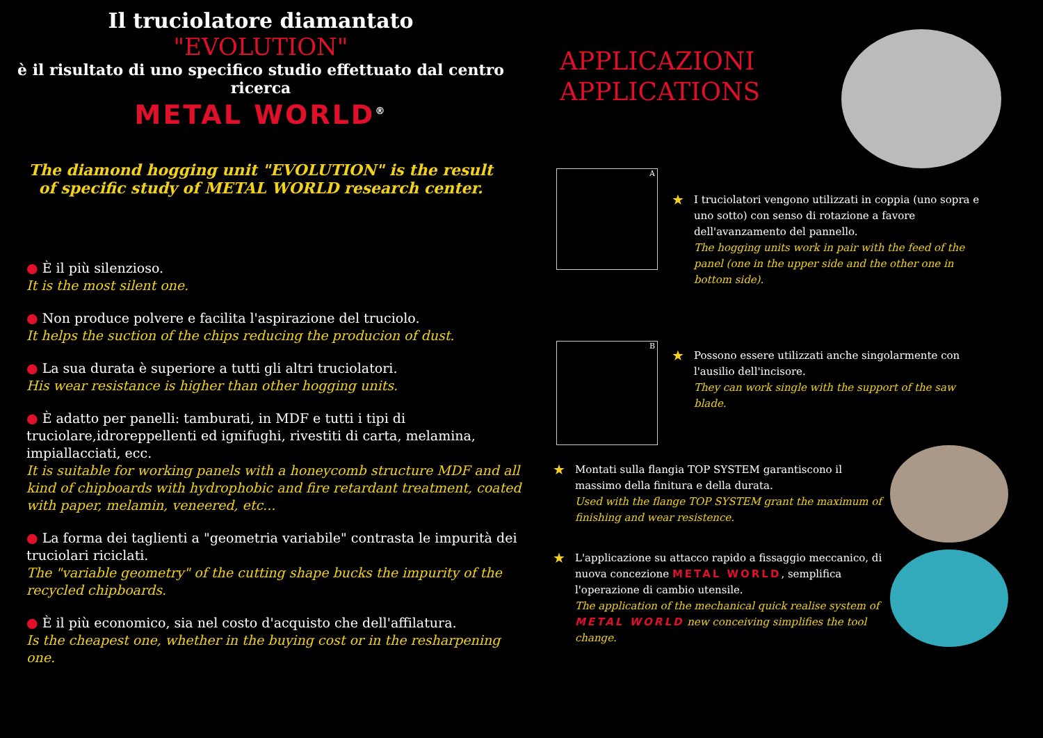Il truciolatore diamantato
"EVOLUTION"
è il risultato di uno specifico studio effettuato dal centro ricerca
METAL WORLD<sup>®</sup>
The diamond hogging unit "EVOLUTION" is the result of specific study of METAL WORLD research center.
● È il più silenzioso.
It is the most silent one.
● Non produce polvere e facilita l'aspirazione del truciolo.
It helps the suction of the chips reducing the producion of dust.
● La sua durata è superiore a tutti gli altri truciolatori.
His wear resistance is higher than other hogging units.
● È adatto per panelli: tamburati, in MDF e tutti i tipi di truciolare,idroreppellenti ed ignifughi, rivestiti di carta, melamina, impiallacciati, ecc.
It is suitable for working panels with a honeycomb structure MDF and all kind of chipboards with hydrophobic and fire retardant treatment, coated with paper, melamin, veneered, etc...
● La forma dei taglienti a "geometria variabile" contrasta le impurità dei truciolari riciclati.
The "variable geometry" of the cutting shape bucks the impurity of the recycled chipboards.
● È il più economico, sia nel costo d'acquisto che dell'affilatura.
Is the cheapest one, whether in the buying cost or in the resharpening one.
APPLICAZIONI
APPLICATIONS
A
★
I truciolatori vengono utilizzati in coppia (uno sopra e uno sotto) con senso di rotazione a favore dell'avanzamento del pannello.
The hogging units work in pair with the feed of the panel (one in the upper side and the other one in bottom side).
B
★
Possono essere utilizzati anche singolarmente con l'ausilio dell'incisore.
They can work single with the support of the saw blade.
★
Montati sulla flangia TOP SYSTEM garantiscono il massimo della finitura e della durata.
Used with the flange TOP SYSTEM grant the maximum of finishing and wear resistence.
★
L'applicazione su attacco rapido a fissaggio meccanico, di nuova concezione METAL WORLD, semplifica l'operazione di cambio utensile.
The application of the mechanical quick realise system of METAL WORLD new conceiving simplifies the tool change.